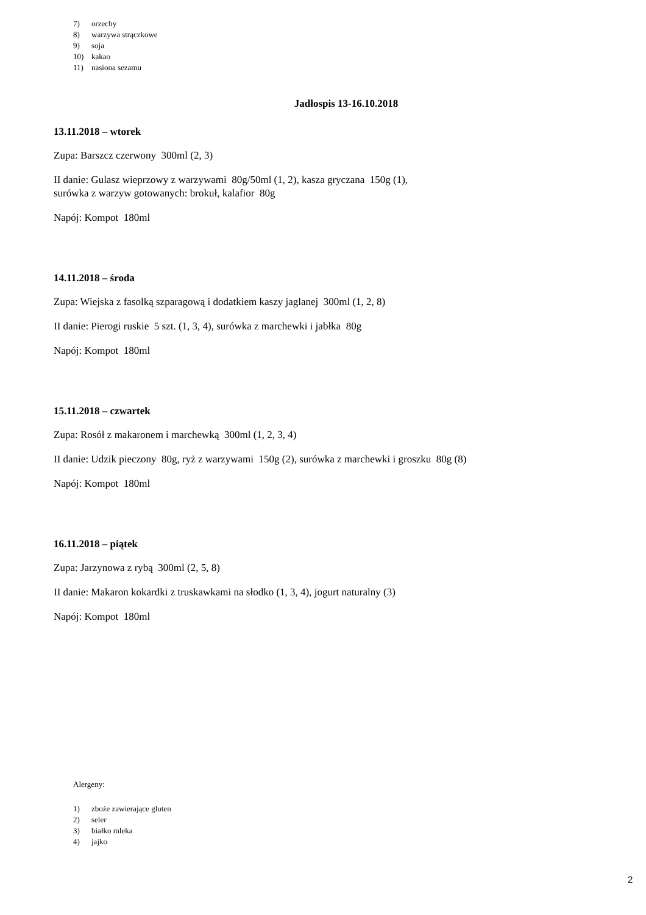7) orzechy
8) warzywa strączkowe
9) soja
10) kakao
11) nasiona sezamu
Jadłospis 13-16.10.2018
13.11.2018 – wtorek
Zupa: Barszcz czerwony 300ml (2, 3)
II danie: Gulasz wieprzowy z warzywami 80g/50ml (1, 2), kasza gryczana 150g (1),
surówka z warzyw gotowanych: brokuł, kalafior 80g
Napój: Kompot 180ml
14.11.2018 – środa
Zupa: Wiejska z fasolką szparagową i dodatkiem kaszy jaglanej 300ml (1, 2, 8)
II danie: Pierogi ruskie 5 szt. (1, 3, 4), surówka z marchewki i jabłka 80g
Napój: Kompot 180ml
15.11.2018 – czwartek
Zupa: Rosół z makaronem i marchewką 300ml (1, 2, 3, 4)
II danie: Udzik pieczony 80g, ryż z warzywami 150g (2), surówka z marchewki i groszku 80g (8)
Napój: Kompot 180ml
16.11.2018 – piątek
Zupa: Jarzynowa z rybą 300ml (2, 5, 8)
II danie: Makaron kokardki z truskawkami na słodko (1, 3, 4), jogurt naturalny (3)
Napój: Kompot 180ml
Alergeny:
1) zboże zawierające gluten
2) seler
3) białko mleka
4) jajko
2